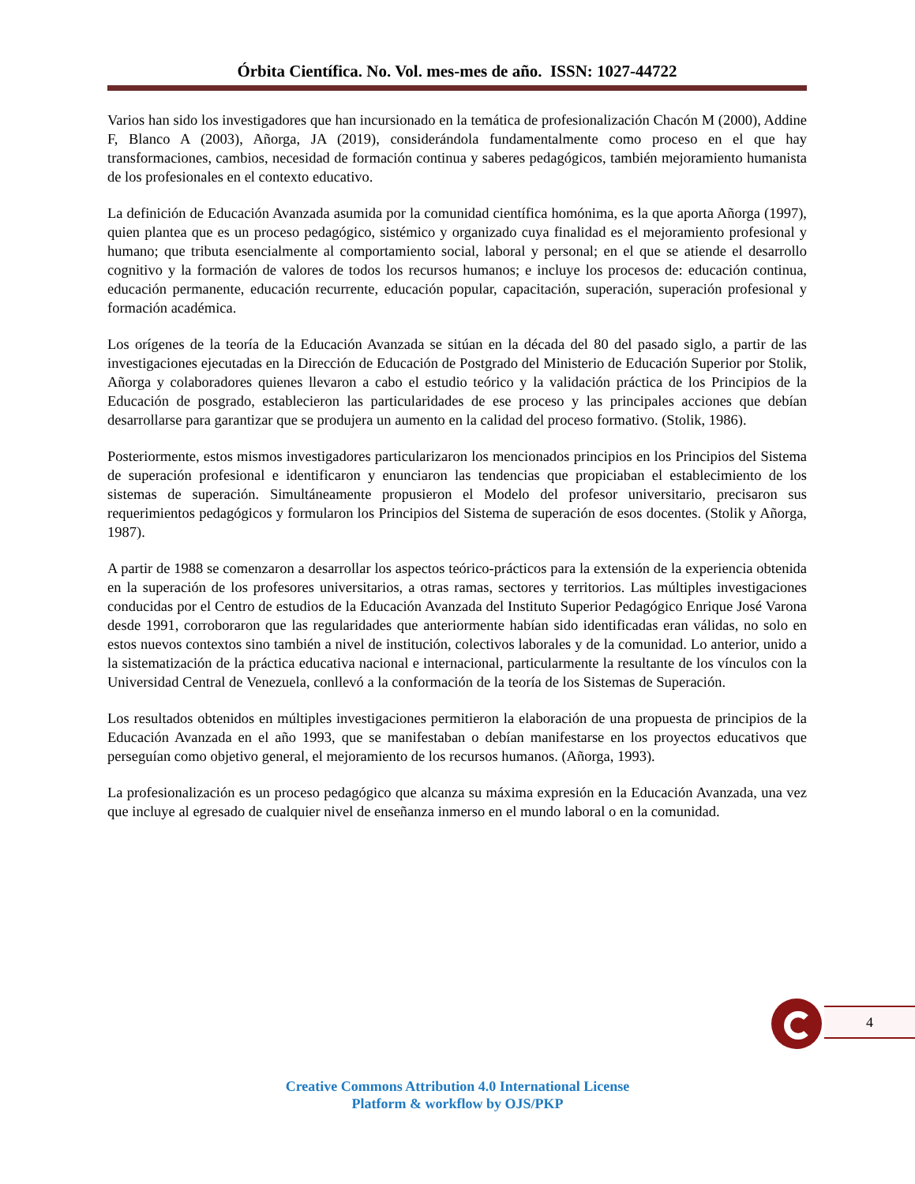Órbita Científica. No. Vol. mes-mes de año. ISSN: 1027-44722
Varios han sido los investigadores que han incursionado en la temática de profesionalización Chacón M (2000), Addine F, Blanco A (2003), Añorga, JA (2019), considerándola fundamentalmente como proceso en el que hay transformaciones, cambios, necesidad de formación continua y saberes pedagógicos, también mejoramiento humanista de los profesionales en el contexto educativo.
La definición de Educación Avanzada asumida por la comunidad científica homónima, es la que aporta Añorga (1997), quien plantea que es un proceso pedagógico, sistémico y organizado cuya finalidad es el mejoramiento profesional y humano; que tributa esencialmente al comportamiento social, laboral y personal; en el que se atiende el desarrollo cognitivo y la formación de valores de todos los recursos humanos; e incluye los procesos de: educación continua, educación permanente, educación recurrente, educación popular, capacitación, superación, superación profesional y formación académica.
Los orígenes de la teoría de la Educación Avanzada se sitúan en la década del 80 del pasado siglo, a partir de las investigaciones ejecutadas en la Dirección de Educación de Postgrado del Ministerio de Educación Superior por Stolik, Añorga y colaboradores quienes llevaron a cabo el estudio teórico y la validación práctica de los Principios de la Educación de posgrado, establecieron las particularidades de ese proceso y las principales acciones que debían desarrollarse para garantizar que se produjera un aumento en la calidad del proceso formativo. (Stolik, 1986).
Posteriormente, estos mismos investigadores particularizaron los mencionados principios en los Principios del Sistema de superación profesional e identificaron y enunciaron las tendencias que propiciaban el establecimiento de los sistemas de superación. Simultáneamente propusieron el Modelo del profesor universitario, precisaron sus requerimientos pedagógicos y formularon los Principios del Sistema de superación de esos docentes. (Stolik y Añorga, 1987).
A partir de 1988 se comenzaron a desarrollar los aspectos teórico-prácticos para la extensión de la experiencia obtenida en la superación de los profesores universitarios, a otras ramas, sectores y territorios. Las múltiples investigaciones conducidas por el Centro de estudios de la Educación Avanzada del Instituto Superior Pedagógico Enrique José Varona desde 1991, corroboraron que las regularidades que anteriormente habían sido identificadas eran válidas, no solo en estos nuevos contextos sino también a nivel de institución, colectivos laborales y de la comunidad. Lo anterior, unido a la sistematización de la práctica educativa nacional e internacional, particularmente la resultante de los vínculos con la Universidad Central de Venezuela, conllevó a la conformación de la teoría de los Sistemas de Superación.
Los resultados obtenidos en múltiples investigaciones permitieron la elaboración de una propuesta de principios de la Educación Avanzada en el año 1993, que se manifestaban o debían manifestarse en los proyectos educativos que perseguían como objetivo general, el mejoramiento de los recursos humanos. (Añorga, 1993).
La profesionalización es un proceso pedagógico que alcanza su máxima expresión en la Educación Avanzada, una vez que incluye al egresado de cualquier nivel de enseñanza inmerso en el mundo laboral o en la comunidad.
4
Creative Commons Attribution 4.0 International License
Platform & workflow by OJS/PKP